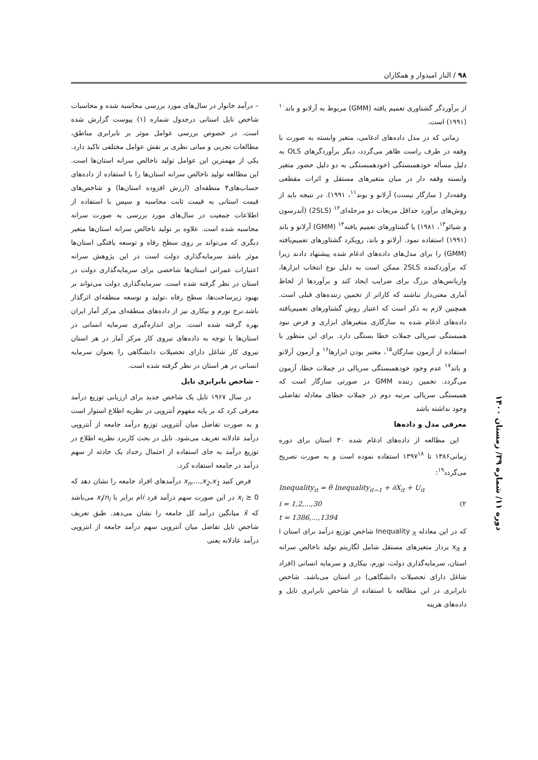۹۸ / الناز امیدوار و همکاران
از برآوردگر گشتاوری تعمیم یافته (GMM) مربوط به آرلانو و باند<sup>۱۰</sup> (۱۹۹۱) است.
زمانی که در مدل داده‌های ادغامی، متغیر وابسته به صورت با وقفه در طرف راست ظاهر می‌گردد، دیگر برآوردگرهای OLS به دلیل مسأله خودهمبستگی (خودهمبستگی به دو دلیل حضور متغیر وابسته وقفه دار در میان متغیرهای مستقل و اثرات مقطعی وقفه‌دار ( سازگار نیست) آرلانو و بوند<sup>۱۱</sup>، ۱۹۹۱). در نتیجه باید از روش‌های برآورد حداقل مربعات دو مرحله‌ای<sup>۱۲</sup> (2SLS) (آندرسون و شیائو<sup>۱۳</sup>، ۱۹۸۱) یا گشتاورهای تعمیم یافته<sup>۱۴</sup> (GMM) آرلانو و باند (۱۹۹۱) استفاده نمود. آرلانو و باند، رویکرد گشتاورهای تعمیم‌یافته (GMM) را برای مدل‌های داده‌های ادغام شده پیشنهاد دادند زیرا که برآوردکننده 2SLS ممکن است به دلیل نوع انتخاب ابزارها، واریانس‌های بزرگ برای ضرایب ایجاد کند و برآوردها از لحاظ آماری معنی‌دار نباشند که کاراتر از تخمین زننده‌های قبلی است. همچنین لازم به ذکر است که اعتبار روش گشتاورهای تعمیم‌یافته داده‌های ادغام شده به سازگاری متغیرهای ابزاری و فرض نبود همبستگی سریالی جملات خطا بستگی دارد. برای این منظور با استفاده از آزمون سارگان<sup>۱۵</sup>، معتبر بودن ابزارها<sup>۱۶</sup> و آزمون آرلانو و باند<sup>۱۷</sup> عدم وجود خودهمبستگی سریالی در جملات خطا، آزمون می‌گردد. تخمین زننده GMM در صورتی سازگار است که همبستگی سریالی مرتبه دوم در جملات خطای معادله تفاضلی وجود نداشته باشد
معرفی مدل و داده‌ها
این مطالعه از داده‌های ادغام شده ۳۰ استان برای دوره زمانی۱۳۸۶ تا ۱۳۹۷<sup>۱۸</sup> استفاده نموده است و به صورت تصریح می‌گردد<sup>۱۹</sup>:
Inequality<sub>it</sub> = θ Inequality<sub>it−1</sub> + ∂X<sub>it</sub> + U<sub>it</sub>
i = 1,2,...,30 (۲
t = 1386,...,1394
که در این معادله Inequality <sub>it</sub> شاخص توزیع درآمد برای استان i و x<sub>it</sub> بردار متغیرهای مستقل شامل لگاریتم تولید ناخالص سرانه استان، سرمایه‌گذاری دولت، تورم، بیکاری و سرمایه انسانی (افراد شاغل دارای تحصیلات دانشگاهی) در استان می‌باشد. شاخص نابرابری در این مطالعه با استفاده از شاخص نابرابری تایل و داده‌های هزینه
– درآمد خانوار در سال‌های مورد بررسی محاسبه شده و محاسبات شاخص تایل استانی درجدول شماره (۱) پیوست گزارش شده است. در خصوص بررسی عوامل موثر بر نابرابری مناطق، مطالعات تجربی و مبانی نظری بر نقش عوامل مختلفی تاکید دارد. یکی از مهمترین این عوامل تولید ناخالص سرانه استان‌ها است. این مطالعه تولید ناخالص سرانه استان‌ها را با استفاده از داده‌های حساب‌های۴ منطقه‌ای (ارزش افزوده استان‌ها) و شاخص‌های قیمت استانی به قیمت ثابت محاسبه و سپس با استفاده از اطلاعات جمعیت در سال‌های مورد بررسی به صورت سرانه محاسبه شده است. علاوه بر تولید ناخالص سرانه استان‌ها متغیر دیگری که می‌تواند بر روی سطح رفاه و توسعه یافتگی استان‌ها موثر باشد سرمایه‌گذاری دولت است در این پژوهش سرانه اعتبارات عمرانی استان‌ها شاخصی برای سرمایه‌گذاری دولت در استان در نظر گرفته شده است. سرمایه‌گذاری دولت می‌تواند بر بهبود زیرساخت‌ها، سطح رفاه ،تولید و توسعه منطقه‌ای اثرگذار باشد.نرخ تورم و بیکاری نیز از داده‌های منطقه‌ای مرکز آمار ایران بهره گرفته شده است. برای اندازه‌گیری سرمایه انسانی در استان‌ها با توجه به داده‌های نیروی کار مرکز آمار در هر استان نیروی کار شاغل دارای تحصیلات دانشگاهی را بعنوان سرمایه انسانی در هر استان در نظر گرفته شده است.
- شاخص نابرابری تایل
در سال ۱۹۶۷ تایل یک شاخص جدید برای ارزیابی توزیع درآمد معرفی کرد که بر پایه مفهوم آنتروپی در نظریه اطلاع استوار است و به صورت تفاضل میان آنتروپی توزیع درآمد جامعه از آنتروپی درآمد عادلانه تعریف می‌شود. تایل در بحث کاربرد نظریه اطلاع در توزیع درآمد به جای استفاده از احتمال رخداد یک حادثه از سهم درآمد در جامعه استفاده کرد.
فرض کنید x<sub>n</sub>,...,x<sub>2</sub>,x<sub>1</sub> درآمدهای افراد جامعه را نشان دهد که x<sub>i</sub> ≥ 0 در این صورت سهم درآمد فرد iام برابر با x<sub>i</sub>/n<sub>I</sub> می‌باشد که x̄ میانگین درآمد کل جامعه را نشان می‌دهد. طبق تعریف شاخص تایل تفاضل میان آنتروپی سهم درآمد جامعه از انتروپی درآمد عادلانه یعنی
دوره ۱۱/ شماره ۳۹/ زمستان ۱۴۰۰